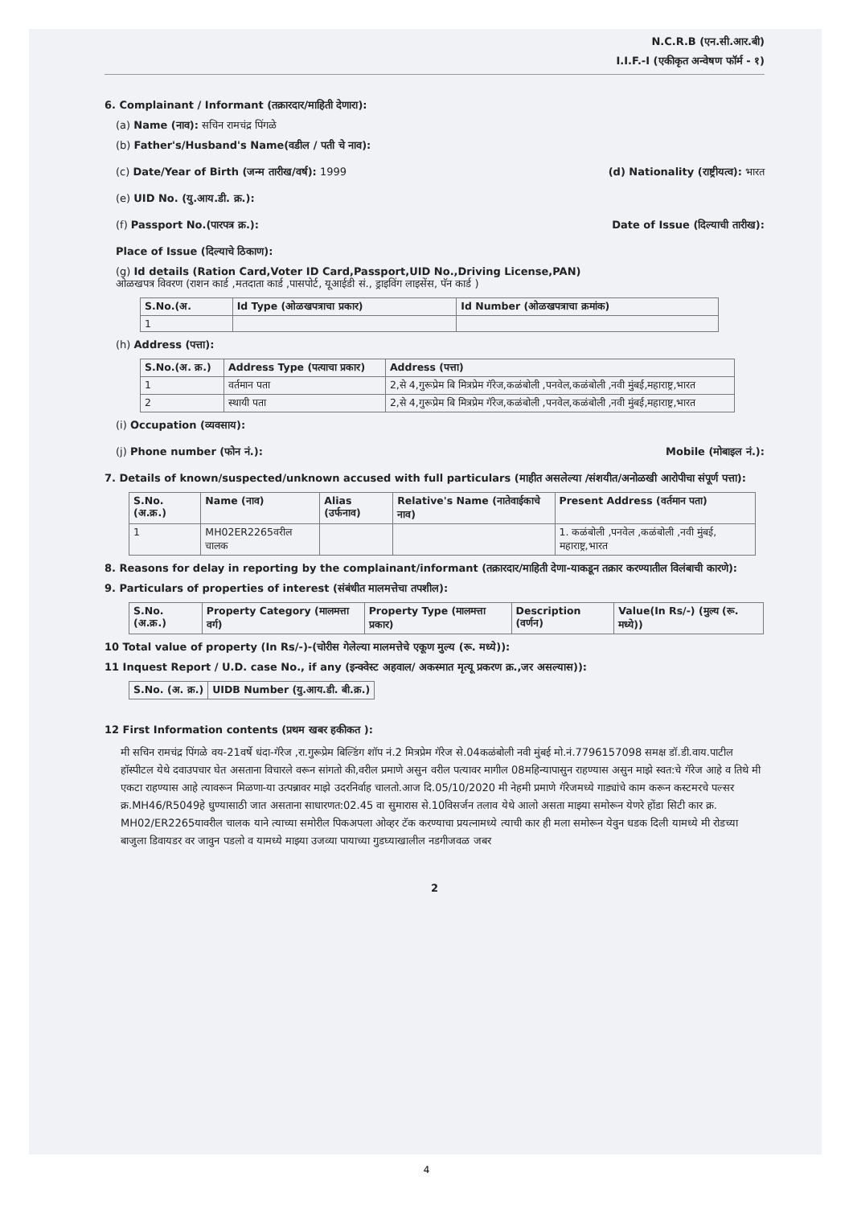N.C.R.B (एन.सी.आर.बी)
I.I.F.-I (एकीकृत अन्वेषण फॉर्म - १)
6. Complainant / Informant (तक्रारदार/माहिती देणारा):
(a) Name (नाव): सचिन रामचंद्र पिंगळे
(b) Father's/Husband's Name(वडील / पती चे नाव):
(c) Date/Year of Birth (जन्म तारीख/वर्ष): 1999
(d) Nationality (राष्ट्रीयत्व): भारत
(e) UID No. (यु.आय.डी. क्र.):
(f) Passport No.(पारपत्र क्र.):
Date of Issue (दिल्याची तारीख):
Place of Issue (दिल्याचे ठिकाण):
(g) Id details (Ration Card,Voter ID Card,Passport,UID No.,Driving License,PAN)
ओळखपत्र विवरण (राशन कार्ड ,मतदाता कार्ड ,पासपोर्ट, यूआईडी सं., ड्राइविंग लाइसेंस, पॅन कार्ड )
| S.No.(अ. | Id Type (ओळखपत्राचा प्रकार) | Id Number (ओळखपत्राचा क्रमांक) |
| --- | --- | --- |
| 1 | | |
(h) Address (पत्ता):
| S.No.(अ. क्र.) | Address Type (पत्याचा प्रकार) | Address (पत्ता) |
| --- | --- | --- |
| 1 | वर्तमान पता | 2,से 4,गुरूप्रेम बि मित्रप्रेम गॅरेज,कळंबोली ,पनवेल,कळंबोली ,नवी मुंबई,महाराष्ट्र,भारत |
| 2 | स्थायी पता | 2,से 4,गुरूप्रेम बि मित्रप्रेम गॅरेज,कळंबोली ,पनवेल,कळंबोली ,नवी मुंबई,महाराष्ट्र,भारत |
(i) Occupation (व्यवसाय):
(j) Phone number (फोन नं.): Mobile (मोबाइल नं.):
7. Details of known/suspected/unknown accused with full particulars (माहीत असलेल्या /संशयीत/अनोळखी आरोपीचा संपूर्ण पत्ता):
| S.No. (अ.क्र.) | Name (नाव) | Alias (उर्फनाव) | Relative's Name (नातेवाईकाचे नाव) | Present Address (वर्तमान पता) |
| --- | --- | --- | --- | --- |
| 1 | MH02ER2265वरील चालक | | | 1. कळंबोली ,पनवेल ,कळंबोली ,नवी मुंबई, महाराष्ट्र,भारत |
8. Reasons for delay in reporting by the complainant/informant (तक्रारदार/माहिती देणा-याकडून तक्रार करण्यातील विलंबाची कारणे):
9. Particulars of properties of interest (संबंधीत मालमत्तेचा तपशील):
| S.No. (अ.क्र.) | Property Category (मालमत्ता वर्ग) | Property Type (मालमत्ता प्रकार) | Description (वर्णन) | Value(In Rs/-) (मुल्य (रू. मध्ये)) |
| --- | --- | --- | --- | --- |
10 Total value of property (In Rs/-)-(चोरीस गेलेल्या मालमत्तेचे एकूण मुल्य (रू. मध्ये)):
11 Inquest Report / U.D. case No., if any (इन्क्वेस्ट अहवाल/ अकस्मात मृत्यू प्रकरण क्र.,जर असल्यास)):
| S.No. (अ. क्र.) | UIDB Number (यु.आय.डी. बी.क्र.) |
| --- | --- |
12 First Information contents (प्रथम खबर हकीकत ):
मी सचिन रामचंद्र पिंगळे वय-21वर्षे धंदा-गॅरेज ,रा.गुरूप्रेम बिल्डिंग शॉप नं.2 मित्रप्रेम गॅरेज से.04कळंबोली नवी मुंबई मो.नं.7796157098 समक्ष डॉ.डी.वाय.पाटील हॉस्पीटल येथे दवाउपचार घेत असताना विचारले वरून सांगतो की,वरील प्रमाणे असुन वरील पत्यावर मागील 08महिन्यापासुन राहण्यास असुन माझे स्वत:चे गॅरेज आहे व तिथे मी एकटा राहण्यास आहे त्यावरून मिळणा-या उत्पन्नावर माझे उदरनिर्वाह चालतो.आज दि.05/10/2020 मी नेहमी प्रमाणे गॅरेजमध्ये गाड्यांचे काम करून कस्टमरचे पल्सर क्र.MH46/R5049हे धुण्यासाठी जात असताना साधारणत:02.45 वा सुमारास से.10विसर्जन तलाव येथे आलो असता माझ्या समोरून येणरे होंडा सिटी कार क्र. MH02/ER2265यावरील चालक याने त्याच्या समोरील पिकअपला ओव्हर टॅक करण्याचा प्रयत्नामध्ये त्याची कार ही मला समोरून येवुन धडक दिली यामध्ये मी रोडच्या बाजुला डिवायडर वर जावुन पडलो व यामध्ये माझ्या उजव्या पायाच्या गुडघ्याखालील नडगीजवळ जबर
2
4